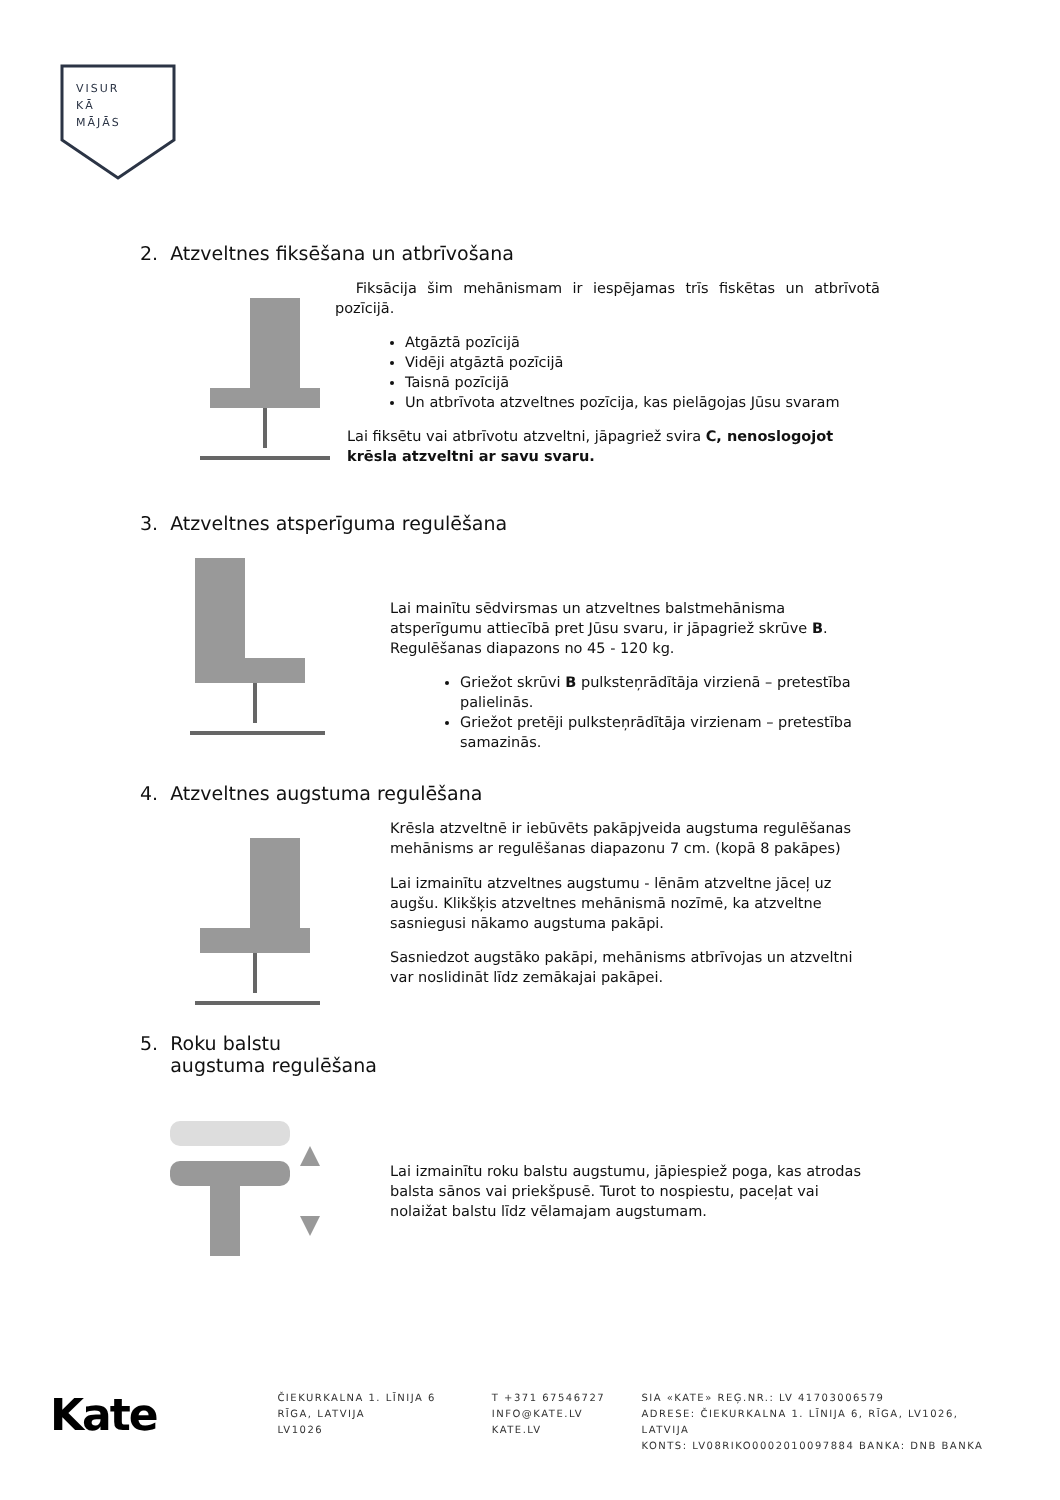VISUR
KĀ
MĀJĀS
2. Atzveltnes fiksēšana un atbrīvošana
Fiksācija šim mehānismam ir iespējamas trīs fiskētas un atbrīvotā pozīcijā.
Atgāztā pozīcijā
Vidēji atgāztā pozīcijā
Taisnā pozīcijā
Un atbrīvota atzveltnes pozīcija, kas pielāgojas Jūsu svaram
Lai fiksētu vai atbrīvotu atzveltni, jāpagriež svira C, nenoslogojot krēsla atzveltni ar savu svaru.
3. Atzveltnes atsperīguma regulēšana
Lai mainītu sēdvirsmas un atzveltnes balstmehānisma atsperīgumu attiecībā pret Jūsu svaru, ir jāpagriež skrūve B. Regulēšanas diapazons no 45 - 120 kg.
Griežot skrūvi B pulksteņrādītāja virzienā – pretestība palielinās.
Griežot pretēji pulksteņrādītāja virzienam – pretestība samazinās.
4. Atzveltnes augstuma regulēšana
Krēsla atzveltnē ir iebūvēts pakāpjveida augstuma regulēšanas mehānisms ar regulēšanas diapazonu 7 cm. (kopā 8 pakāpes)
Lai izmainītu atzveltnes augstumu - lēnām atzveltne jāceļ uz augšu. Klikšķis atzveltnes mehānismā nozīmē, ka atzveltne sasniegusi nākamo augstuma pakāpi.
Sasniedzot augstāko pakāpi, mehānisms atbrīvojas un atzveltni var noslidināt līdz zemākajai pakāpei.
5. Roku balstu
augstuma regulēšana
Lai izmainītu roku balstu augstumu, jāpiespiež poga, kas atrodas balsta sānos vai priekšpusē. Turot to nospiestu, paceļat vai nolaižat balstu līdz vēlamajam augstumam.
Kate
ČIEKURKALNA 1. LĪNIJA 6
RĪGA, LATVIJA
LV1026
T +371 67546727
INFO@KATE.LV
KATE.LV
SIA «KATE» REĢ.NR.: LV 41703006579
ADRESE: ČIEKURKALNA 1. LĪNIJA 6, RĪGA, LV1026, LATVIJA
KONTS: LV08RIKO0002010097884 BANKA: DNB BANKA